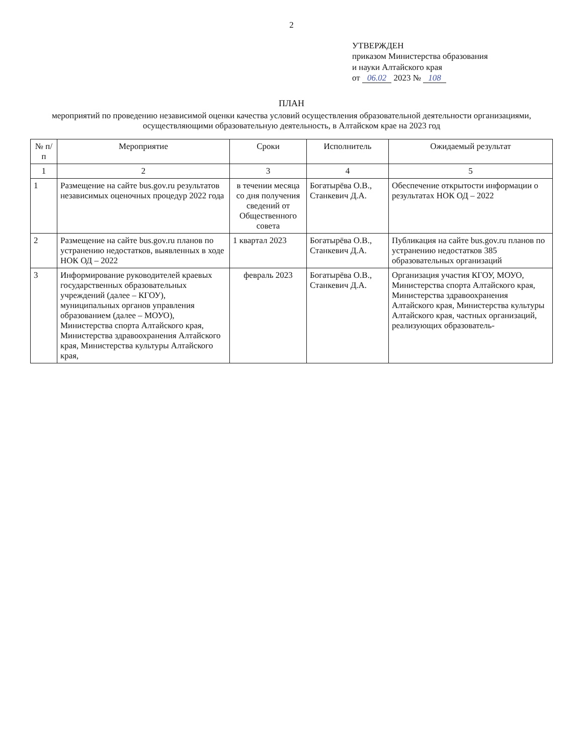2
УТВЕРЖДЕН
приказом Министерства образования
и науки Алтайского края
от 06.02 2023 № 108
ПЛАН
мероприятий по проведению независимой оценки качества условий осуществления образовательной деятельности организациями, осуществляющими образовательную деятельность, в Алтайском крае на 2023 год
| № п/п | Мероприятие | Сроки | Исполнитель | Ожидаемый результат |
| --- | --- | --- | --- | --- |
| 1 | 2 | 3 | 4 | 5 |
| 1 | Размещение на сайте bus.gov.ru результатов независимых оценочных процедур 2022 года | в течении месяца со дня получения сведений от Общественного совета | Богатырёва О.В., Станкевич Д.А. | Обеспечение открытости информации о результатах НОК ОД – 2022 |
| 2 | Размещение на сайте bus.gov.ru планов по устранению недостатков, выявленных в ходе НОК ОД – 2022 | 1 квартал 2023 | Богатырёва О.В., Станкевич Д.А. | Публикация на сайте bus.gov.ru планов по устранению недостатков 385 образовательных организаций |
| 3 | Информирование руководителей краевых государственных образовательных учреждений (далее – КГОУ), муниципальных органов управления образованием (далее – МОУО), Министерства спорта Алтайского края, Министерства здравоохранения Алтайского края, Министерства культуры Алтайского края, | февраль 2023 | Богатырёва О.В., Станкевич Д.А. | Организация участия КГОУ, МОУО, Министерства спорта Алтайского края, Министерства здравоохранения Алтайского края, Министерства культуры Алтайского края, частных организаций, реализующих образователь- |